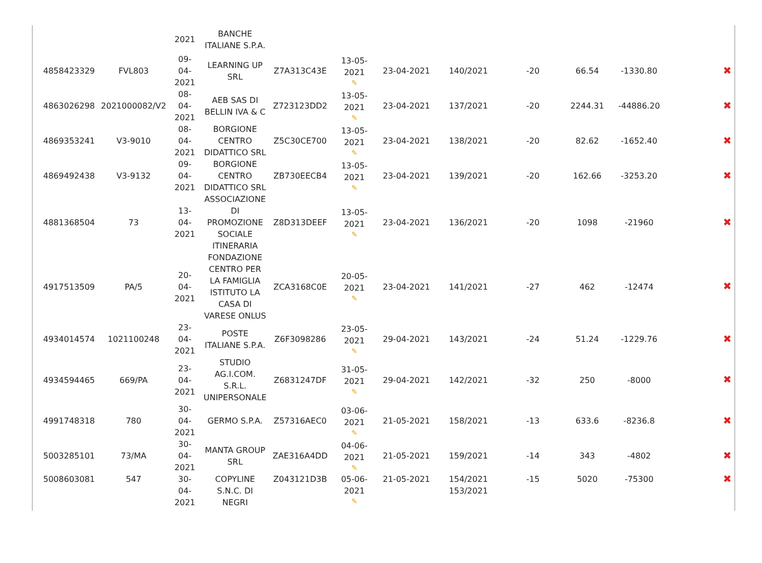| | | 2021 | BANCHE ITALIANE S.P.A. | | | | | | | | |
| 4858423329 | FVL803 | 09-04- 2021 | LEARNING UP SRL | Z7A313C43E | 13-05-2021 ✎ | 23-04-2021 | 140/2021 | -20 | 66.54 | -1330.80 | ✖ |
| 4863026298 | 2021000082/V2 | 08-04- 2021 | AEB SAS DI BELLIN IVA & C | Z723123DD2 | 13-05-2021 ✎ | 23-04-2021 | 137/2021 | -20 | 2244.31 | -44886.20 | ✖ |
| 4869353241 | V3-9010 | 08-04- 2021 | BORGIONE CENTRO DIDATTICO SRL | Z5C30CE700 | 13-05-2021 ✎ | 23-04-2021 | 138/2021 | -20 | 82.62 | -1652.40 | ✖ |
| 4869492438 | V3-9132 | 09-04- 2021 | BORGIONE CENTRO DIDATTICO SRL | ZB730EECB4 | 13-05-2021 ✎ | 23-04-2021 | 139/2021 | -20 | 162.66 | -3253.20 | ✖ |
| 4881368504 | 73 | 13-04- 2021 | ASSOCIAZIONE DI PROMOZIONE SOCIALE ITINERARIA | Z8D313DEEF | 13-05-2021 ✎ | 23-04-2021 | 136/2021 | -20 | 1098 | -21960 | ✖ |
| 4917513509 | PA/5 | 20-04- 2021 | FONDAZIONE CENTRO PER LA FAMIGLIA ISTITUTO LA CASA DI VARESE ONLUS | ZCA3168C0E | 20-05-2021 ✎ | 23-04-2021 | 141/2021 | -27 | 462 | -12474 | ✖ |
| 4934014574 | 1021100248 | 23-04- 2021 | POSTE ITALIANE S.P.A. | Z6F3098286 | 23-05-2021 ✎ | 29-04-2021 | 143/2021 | -24 | 51.24 | -1229.76 | ✖ |
| 4934594465 | 669/PA | 23-04- 2021 | STUDIO AG.I.COM. S.R.L. UNIPERSONALE | Z6831247DF | 31-05-2021 ✎ | 29-04-2021 | 142/2021 | -32 | 250 | -8000 | ✖ |
| 4991748318 | 780 | 30-04- 2021 | GERMO S.P.A. | Z57316AEC0 | 03-06-2021 ✎ | 21-05-2021 | 158/2021 | -13 | 633.6 | -8236.8 | ✖ |
| 5003285101 | 73/MA | 30-04- 2021 | MANTA GROUP SRL | ZAE316A4DD | 04-06-2021 ✎ | 21-05-2021 | 159/2021 | -14 | 343 | -4802 | ✖ |
| 5008603081 | 547 | 30-04- 2021 | COPYLINE S.N.C. DI NEGRI | Z043121D3B | 05-06-2021 ✎ | 21-05-2021 | 154/2021 153/2021 | -15 | 5020 | -75300 | ✖ |